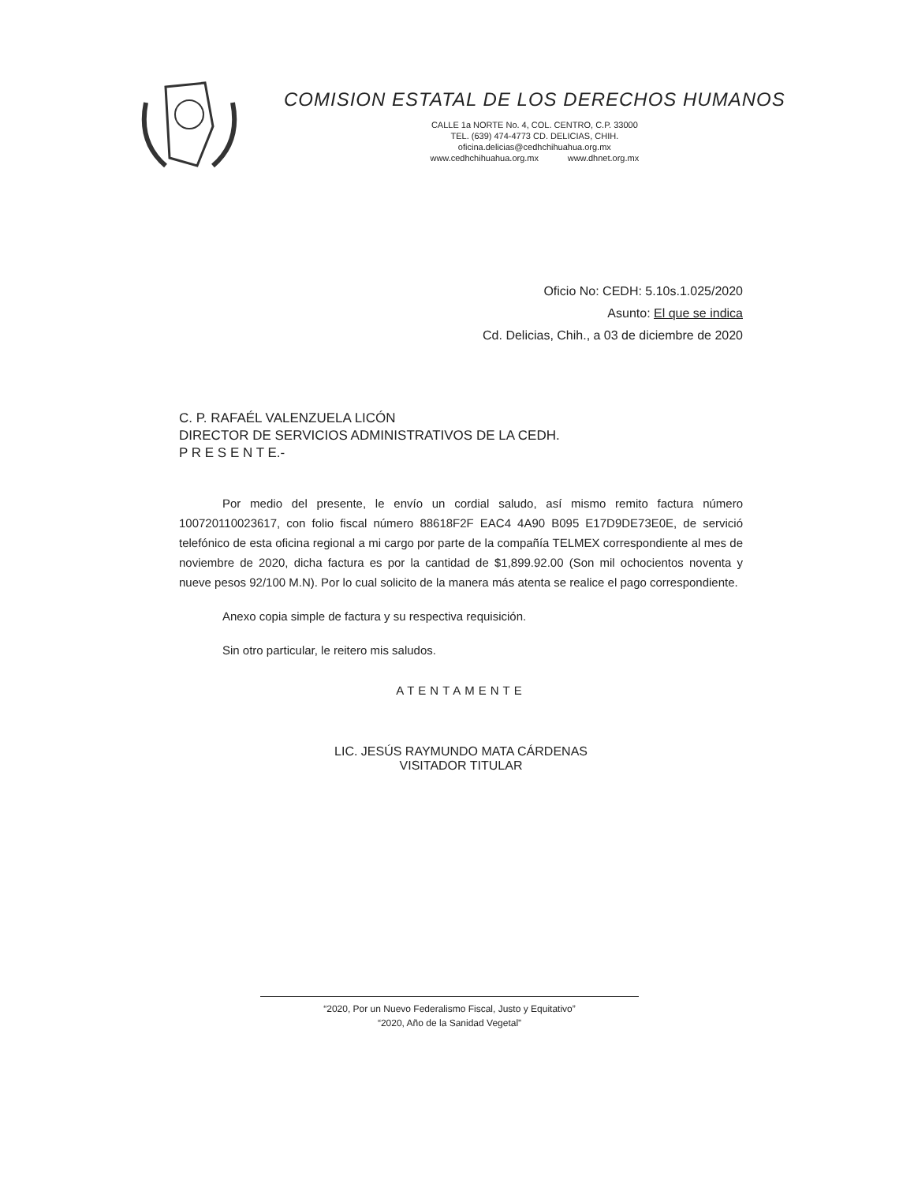COMISION ESTATAL DE LOS DERECHOS HUMANOS
CALLE 1a NORTE No. 4, COL. CENTRO, C.P. 33000
TEL. (639) 474-4773 CD. DELICIAS, CHIH.
oficina.delicias@cedhchihuahua.org.mx
www.cedhchihuahua.org.mx www.dhnet.org.mx
Oficio No: CEDH: 5.10s.1.025/2020
Asunto: El que se indica
Cd. Delicias, Chih., a 03 de diciembre de 2020
C. P. RAFAÉL VALENZUELA LICÓN
DIRECTOR DE SERVICIOS ADMINISTRATIVOS DE LA CEDH.
P R E S E N T E.-
Por medio del presente, le envío un cordial saludo, así mismo remito factura número 100720110023617, con folio fiscal número 88618F2F EAC4 4A90 B095 E17D9DE73E0E, de servició telefónico de esta oficina regional a mi cargo por parte de la compañía TELMEX correspondiente al mes de noviembre de 2020, dicha factura es por la cantidad de $1,899.92.00 (Son mil ochocientos noventa y nueve pesos 92/100 M.N). Por lo cual solicito de la manera más atenta se realice el pago correspondiente.
Anexo copia simple de factura y su respectiva requisición.
Sin otro particular, le reitero mis saludos.
ATENTAMENTE
LIC. JESÚS RAYMUNDO MATA CÁRDENAS
VISITADOR TITULAR
“2020, Por un Nuevo Federalismo Fiscal, Justo y Equitativo”
“2020, Año de la Sanidad Vegetal”